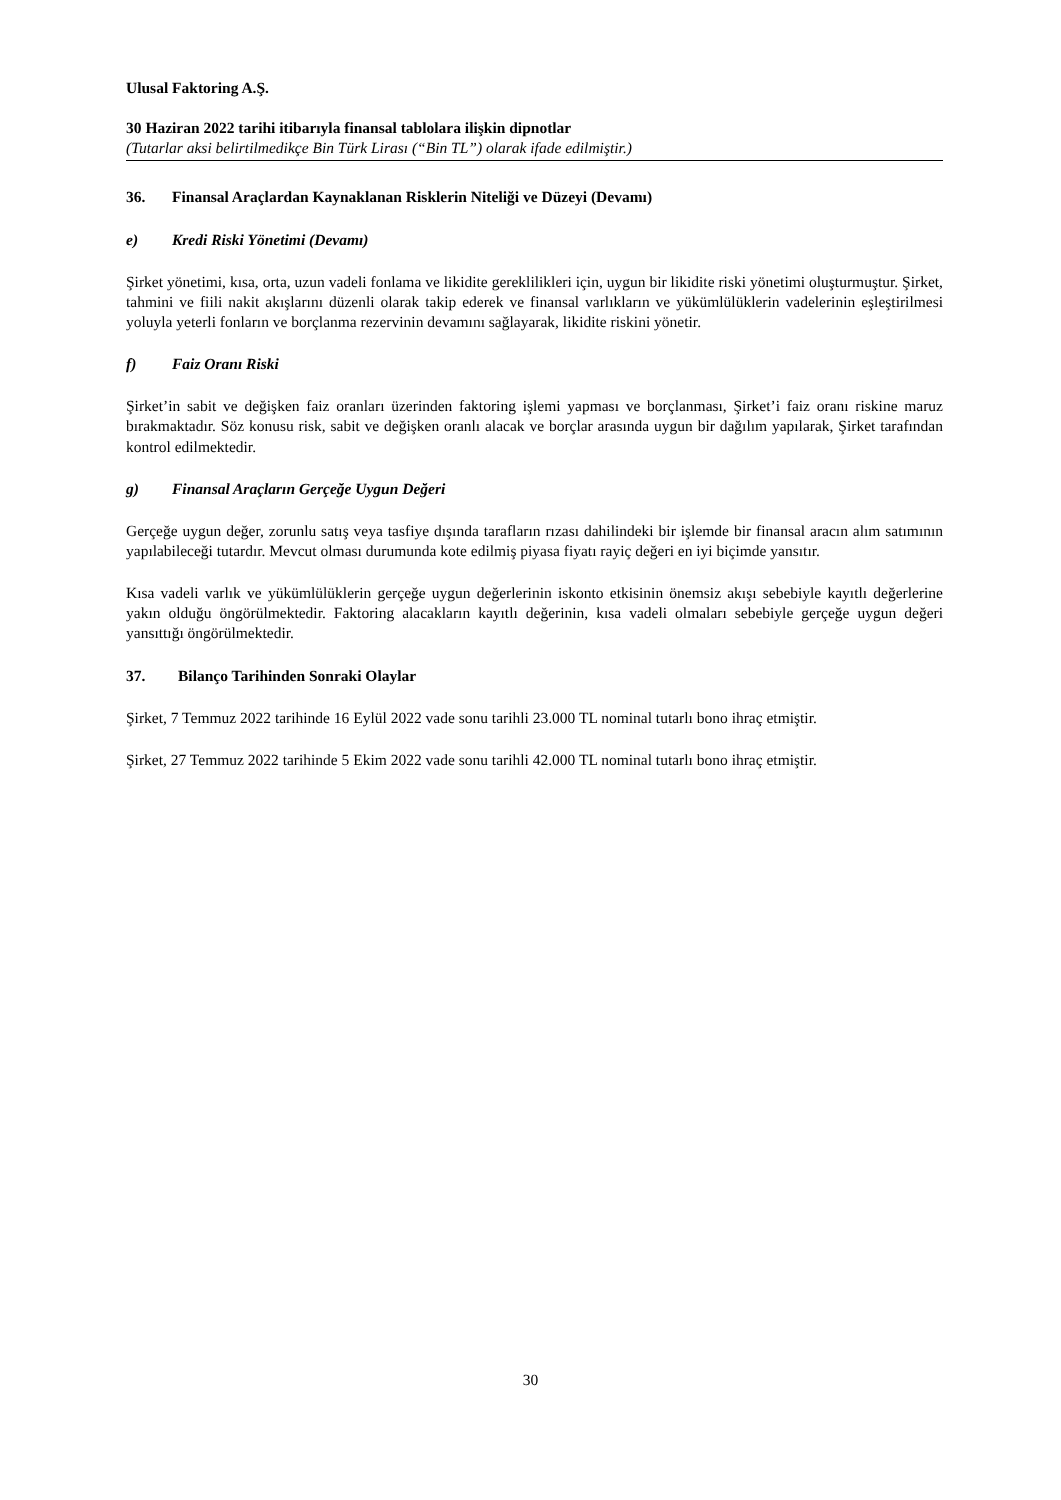Ulusal Faktoring A.Ş.
30 Haziran 2022 tarihi itibarıyla finansal tablolara ilişkin dipnotlar
(Tutarlar aksi belirtilmedikçe Bin Türk Lirası (“Bin TL”) olarak ifade edilmiştir.)
36. Finansal Araçlardan Kaynaklanan Risklerin Niteliği ve Düzeyi (Devamı)
e) Kredi Riski Yönetimi (Devamı)
Şirket yönetimi, kısa, orta, uzun vadeli fonlama ve likidite gereklilikleri için, uygun bir likidite riski yönetimi oluşturmuştur. Şirket, tahmini ve fiili nakit akışlarını düzenli olarak takip ederek ve finansal varlıkların ve yükümlülüklerin vadelerinin eşleştirilmesi yoluyla yeterli fonların ve borçlanma rezervinin devamını sağlayarak, likidite riskini yönetir.
f) Faiz Oranı Riski
Şirket’in sabit ve değişken faiz oranları üzerinden faktoring işlemi yapması ve borçlanması, Şirket’i faiz oranı riskine maruz bırakmaktadır. Söz konusu risk, sabit ve değişken oranlı alacak ve borçlar arasında uygun bir dağılım yapılarak, Şirket tarafından kontrol edilmektedir.
g) Finansal Araçların Gerçeğe Uygun Değeri
Gerçeğe uygun değer, zorunlu satış veya tasfiye dışında tarafların rızası dahilindeki bir işlemde bir finansal aracın alım satımının yapılabileceği tutardır. Mevcut olması durumunda kote edilmiş piyasa fiyatı rayiç değeri en iyi biçimde yansıtır.
Kısa vadeli varlık ve yükümlülüklerin gerçeğe uygun değerlerinin iskonto etkisinin önemsiz akışı sebebiyle kayıtlı değerlerine yakın olduğu öngörülmektedir. Faktoring alacakların kayıtlı değerinin, kısa vadeli olmaları sebebiyle gerçeğe uygun değeri yansıttığı öngörülmektedir.
37. Bilanço Tarihinden Sonraki Olaylar
Şirket, 7 Temmuz 2022 tarihinde 16 Eylül 2022 vade sonu tarihli 23.000 TL nominal tutarlı bono ihraç etmiştir.
Şirket, 27 Temmuz 2022 tarihinde 5 Ekim 2022 vade sonu tarihli 42.000 TL nominal tutarlı bono ihraç etmiştir.
30